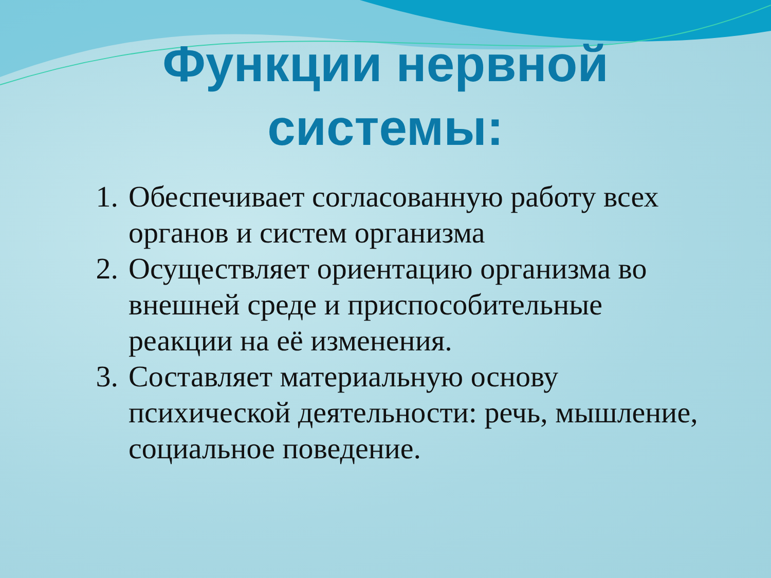Функции нервной
системы:
1. Обеспечивает согласованную работу всех органов и систем организма
2. Осуществляет ориентацию организма во внешней среде и приспособительные реакции на её изменения.
3. Составляет материальную основу психической деятельности: речь, мышление, социальное поведение.